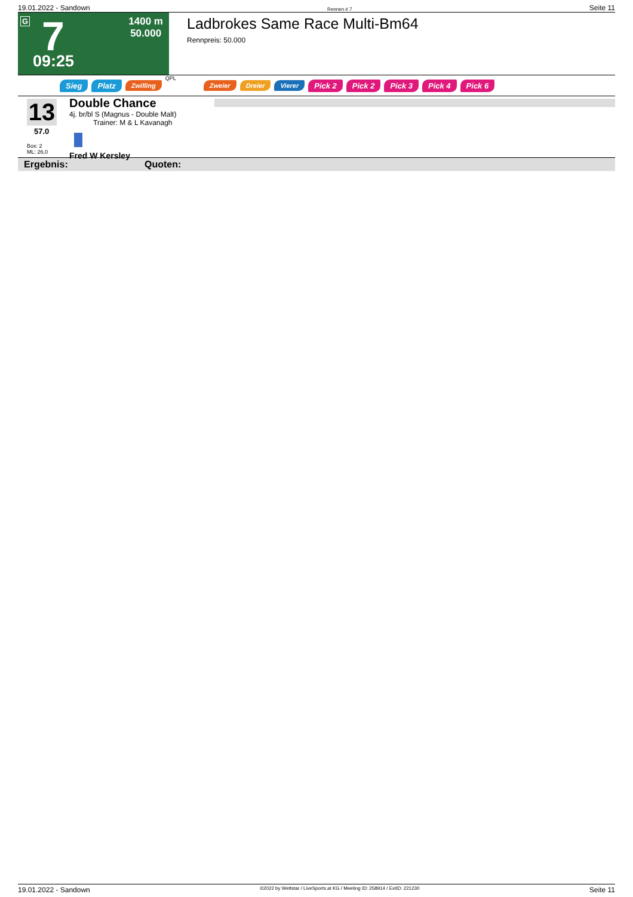19.01.2022 - Sandown Rennen # 7 Seite 11
G 7
1400 m
50.000
09:25
Ladbrokes Same Race Multi-Bm64
Rennpreis: 50.000
Sieg Platz Zwilling QPL Zweier Dreier Vierer Pick 2 Pick 2 Pick 3 Pick 4 Pick 6
13
57.0
Box: 2
ML: 26,0
Double Chance
4j. br/bl S (Magnus - Double Malt)
Trainer: M & L Kavanagh
Fred W Kersley
Ergebnis: Quoten:
19.01.2022 - Sandown ©2022 by Wettstar / LiveSports.at KG / Meeting ID: 258914 / ExtID: 221230 Seite 11